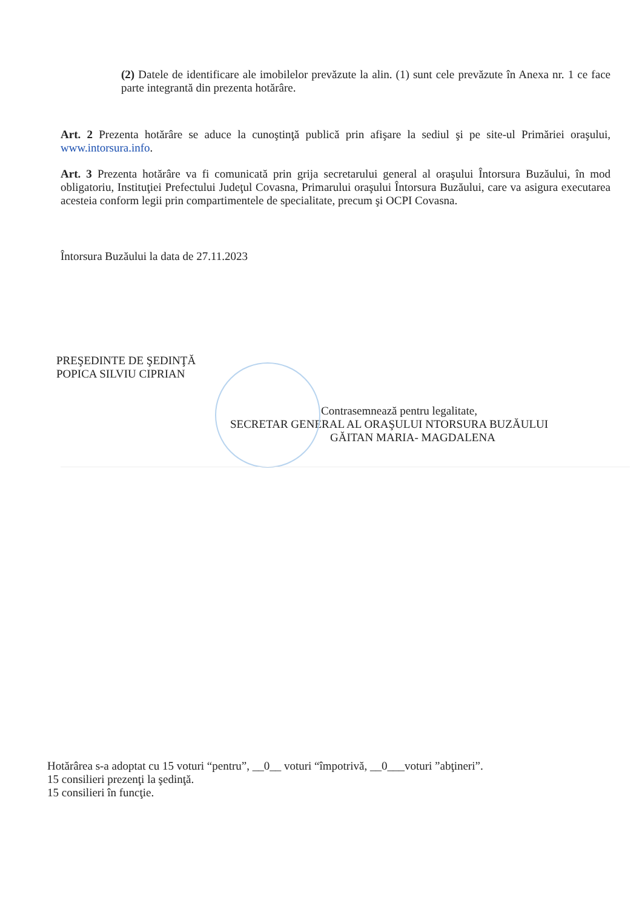(2) Datele de identificare ale imobilelor prevăzute la alin. (1) sunt cele prevăzute în Anexa nr. 1 ce face parte integrantă din prezenta hotărâre.
Art. 2 Prezenta hotărâre se aduce la cunoştinţă publică prin afişare la sediul şi pe site-ul Primăriei oraşului, www.intorsura.info.
Art. 3 Prezenta hotărâre va fi comunicată prin grija secretarului general al oraşului Întorsura Buzăului, în mod obligatoriu, Instituţiei Prefectului Judeţul Covasna, Primarului oraşului Întorsura Buzăului, care va asigura executarea acesteia conform legii prin compartimentele de specialitate, precum şi OCPI Covasna.
Întorsura Buzăului la data de 27.11.2023
PREŞEDINTE DE ŞEDINŢĂ
POPICA SILVIU CIPRIAN
Contrasemnează pentru legalitate,
SECRETAR GENERAL AL ORAŞULUI NTORSURA BUZĂULUI
GĂITAN MARIA- MAGDALENA
Hotărârea s-a adoptat cu 15 voturi “pentru”, __0__ voturi “împotrivă, __0___voturi ”abţineri”.
15 consilieri prezenţi la şedinţă.
15 consilieri în funcţie.